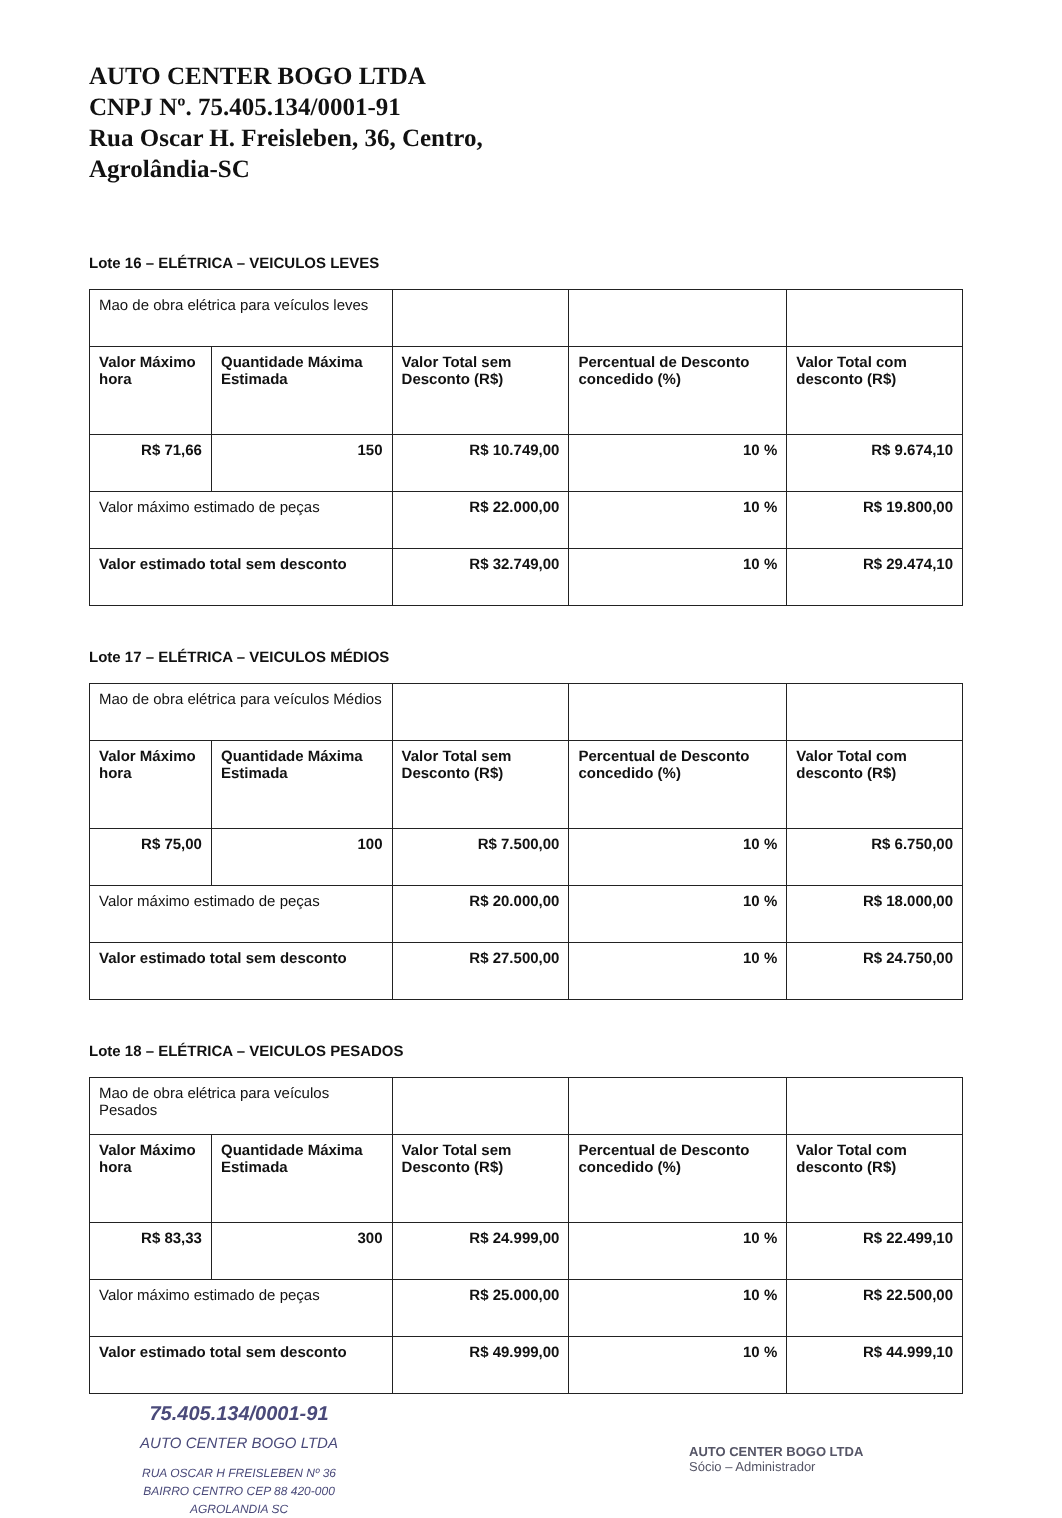AUTO CENTER BOGO LTDA
CNPJ Nº. 75.405.134/0001-91
Rua Oscar H. Freisleben, 36, Centro,
Agrolândia-SC
Lote 16 – ELÉTRICA – VEICULOS LEVES
| Mao de obra elétrica para veículos leves | | | | |
| Valor Máximo hora | Quantidade Máxima Estimada | Valor Total sem Desconto (R$) | Percentual de Desconto concedido (%) | Valor Total com desconto (R$) |
| R$ 71,66 | 150 | R$ 10.749,00 | 10 % | R$ 9.674,10 |
| Valor máximo estimado de peças | | R$ 22.000,00 | 10 % | R$ 19.800,00 |
| Valor estimado total sem desconto | | R$ 32.749,00 | 10 % | R$ 29.474,10 |
Lote 17 – ELÉTRICA – VEICULOS MÉDIOS
| Mao de obra elétrica para veículos Médios | | | | |
| Valor Máximo hora | Quantidade Máxima Estimada | Valor Total sem Desconto (R$) | Percentual de Desconto concedido (%) | Valor Total com desconto (R$) |
| R$ 75,00 | 100 | R$ 7.500,00 | 10 % | R$ 6.750,00 |
| Valor máximo estimado de peças | | R$ 20.000,00 | 10 % | R$ 18.000,00 |
| Valor estimado total sem desconto | | R$ 27.500,00 | 10 % | R$ 24.750,00 |
Lote 18 – ELÉTRICA – VEICULOS PESADOS
| Mao de obra elétrica para veículos Pesados | | | | |
| Valor Máximo hora | Quantidade Máxima Estimada | Valor Total sem Desconto (R$) | Percentual de Desconto concedido (%) | Valor Total com desconto (R$) |
| R$ 83,33 | 300 | R$ 24.999,00 | 10 % | R$ 22.499,10 |
| Valor máximo estimado de peças | | R$ 25.000,00 | 10 % | R$ 22.500,00 |
| Valor estimado total sem desconto | | R$ 49.999,00 | 10 % | R$ 44.999,10 |
75.405.134/0001-91
AUTO CENTER BOGO LTDA
RUA OSCAR H FREISLEBEN Nº 36
BAIRRO CENTRO CEP 88 420-000
AGROLANDIA SC
AUTO CENTER BOGO LTDA
Sócio – Administrador